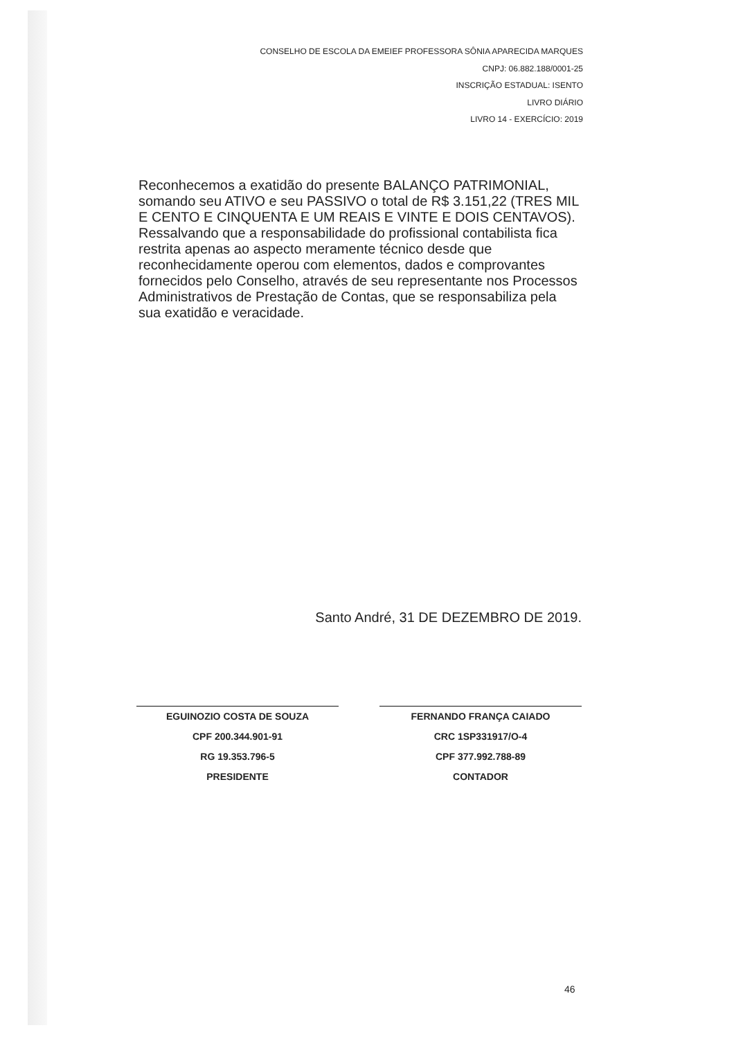CONSELHO DE ESCOLA DA EMEIEF PROFESSORA SÔNIA APARECIDA MARQUES
CNPJ: 06.882.188/0001-25
INSCRIÇÃO ESTADUAL: ISENTO
LIVRO DIÁRIO
LIVRO 14 - EXERCÍCIO: 2019
Reconhecemos a exatidão do presente BALANÇO PATRIMONIAL, somando seu ATIVO e seu PASSIVO o total de R$ 3.151,22 (TRES MIL E CENTO E CINQUENTA E UM REAIS E VINTE E DOIS CENTAVOS). Ressalvando que a responsabilidade do profissional contabilista fica restrita apenas ao aspecto meramente técnico desde que reconhecidamente operou com elementos, dados e comprovantes fornecidos pelo Conselho, através de seu representante nos Processos Administrativos de Prestação de Contas, que se responsabiliza pela sua exatidão e veracidade.
Santo André, 31 DE DEZEMBRO DE 2019.
EGUINOZIO COSTA DE SOUZA
CPF 200.344.901-91
RG 19.353.796-5
PRESIDENTE
FERNANDO FRANÇA CAIADO
CRC 1SP331917/O-4
CPF 377.992.788-89
CONTADOR
46